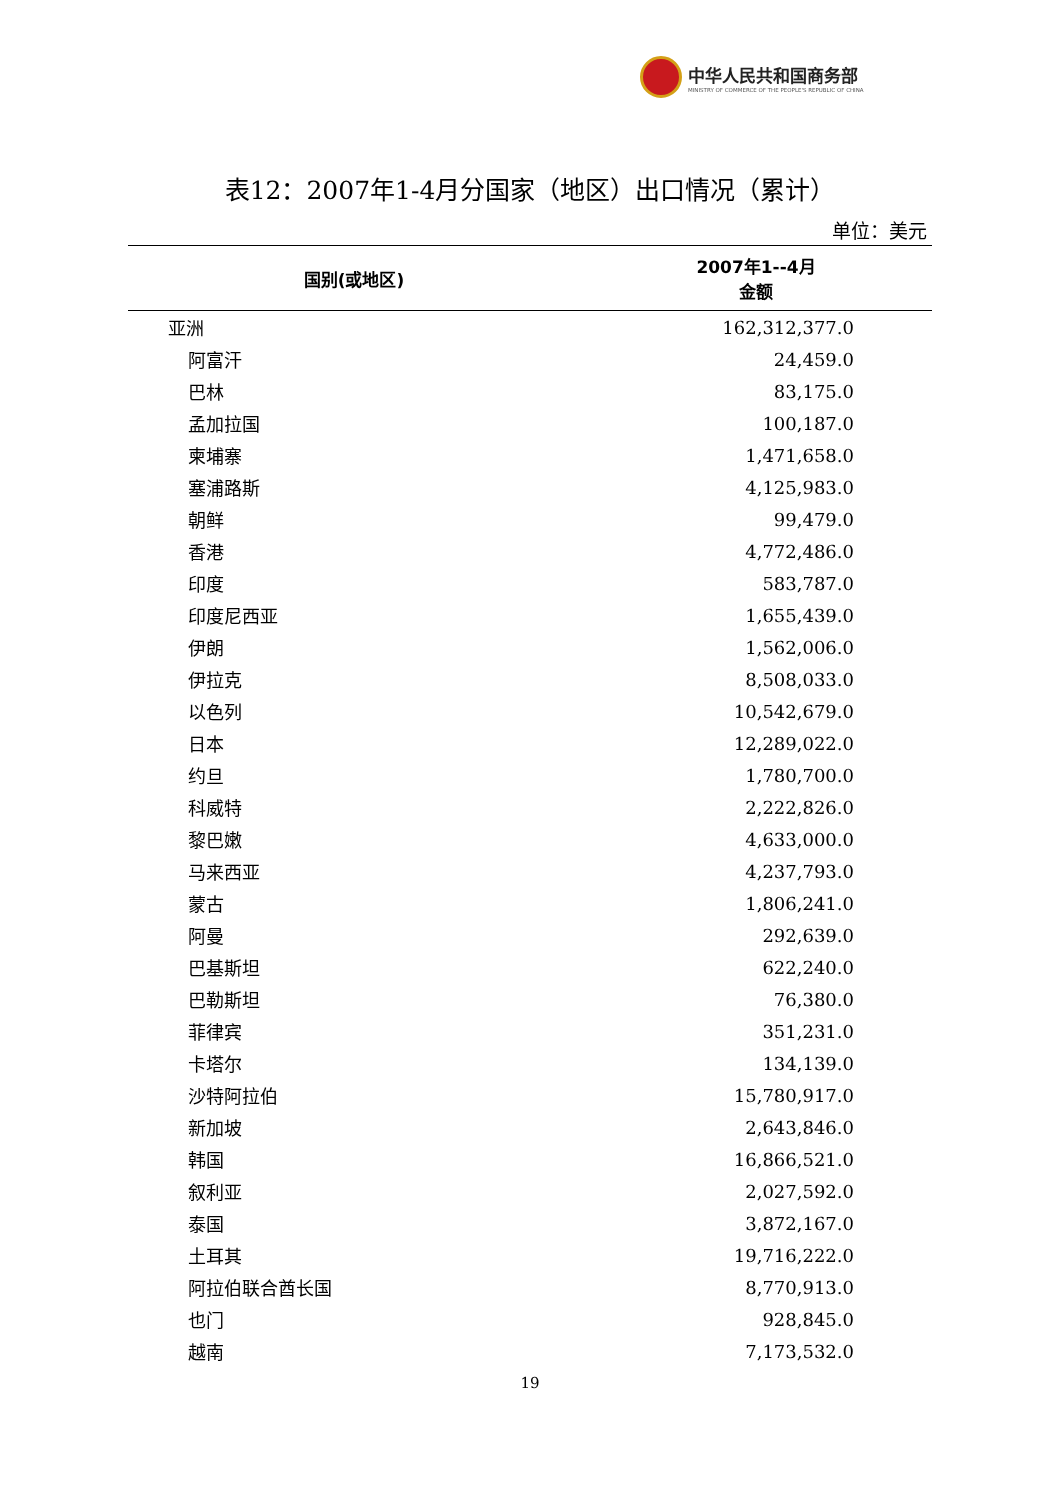中华人民共和国商务部
MINISTRY OF COMMERCE OF THE PEOPLE'S REPUBLIC OF CHINA
表12：2007年1-4月分国家（地区）出口情况（累计）
单位：美元
| 国别(或地区) | 2007年1--4月 金额 |
| --- | --- |
| 亚洲 | 162,312,377.0 |
| 阿富汗 | 24,459.0 |
| 巴林 | 83,175.0 |
| 孟加拉国 | 100,187.0 |
| 柬埔寨 | 1,471,658.0 |
| 塞浦路斯 | 4,125,983.0 |
| 朝鲜 | 99,479.0 |
| 香港 | 4,772,486.0 |
| 印度 | 583,787.0 |
| 印度尼西亚 | 1,655,439.0 |
| 伊朗 | 1,562,006.0 |
| 伊拉克 | 8,508,033.0 |
| 以色列 | 10,542,679.0 |
| 日本 | 12,289,022.0 |
| 约旦 | 1,780,700.0 |
| 科威特 | 2,222,826.0 |
| 黎巴嫩 | 4,633,000.0 |
| 马来西亚 | 4,237,793.0 |
| 蒙古 | 1,806,241.0 |
| 阿曼 | 292,639.0 |
| 巴基斯坦 | 622,240.0 |
| 巴勒斯坦 | 76,380.0 |
| 菲律宾 | 351,231.0 |
| 卡塔尔 | 134,139.0 |
| 沙特阿拉伯 | 15,780,917.0 |
| 新加坡 | 2,643,846.0 |
| 韩国 | 16,866,521.0 |
| 叙利亚 | 2,027,592.0 |
| 泰国 | 3,872,167.0 |
| 土耳其 | 19,716,222.0 |
| 阿拉伯联合酋长国 | 8,770,913.0 |
| 也门 | 928,845.0 |
| 越南 | 7,173,532.0 |
19